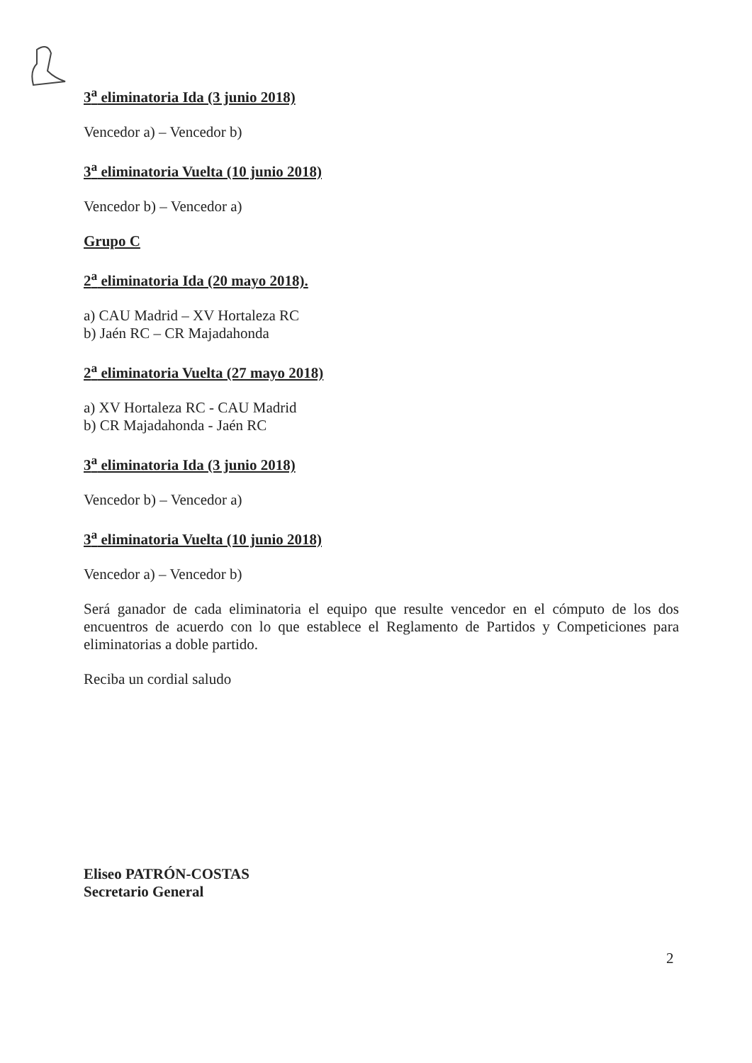3<sup>a</sup> eliminatoria Ida (3 junio 2018)
Vencedor a) – Vencedor b)
3<sup>a</sup> eliminatoria Vuelta (10 junio 2018)
Vencedor b) – Vencedor a)
Grupo C
2<sup>a</sup> eliminatoria Ida (20 mayo 2018).
a) CAU Madrid – XV Hortaleza RC
b) Jaén RC – CR Majadahonda
2<sup>a</sup> eliminatoria Vuelta (27 mayo 2018)
a) XV Hortaleza RC - CAU Madrid
b) CR Majadahonda - Jaén RC
3<sup>a</sup> eliminatoria Ida (3 junio 2018)
Vencedor b) – Vencedor a)
3<sup>a</sup> eliminatoria Vuelta (10 junio 2018)
Vencedor a) – Vencedor b)
Será ganador de cada eliminatoria el equipo que resulte vencedor en el cómputo de los dos encuentros de acuerdo con lo que establece el Reglamento de Partidos y Competiciones para eliminatorias a doble partido.
Reciba un cordial saludo
Eliseo PATRÓN-COSTAS
Secretario General
2